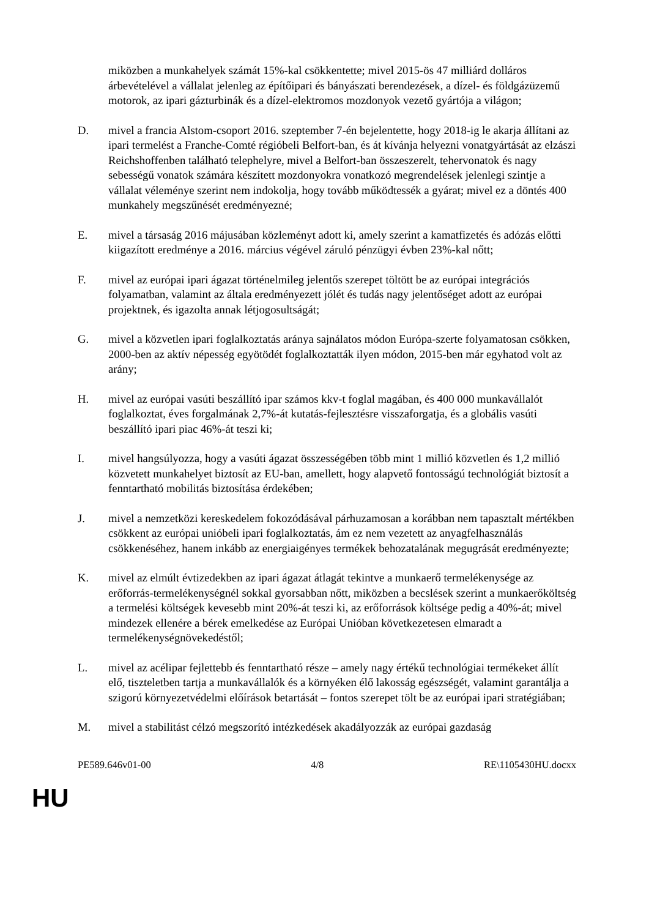miközben a munkahelyek számát 15%-kal csökkentette; mivel 2015-ös 47 milliárd dolláros árbevételével a vállalat jelenleg az építőipari és bányászati berendezések, a dízel- és földgázüzemű motorok, az ipari gázturbinák és a dízel-elektromos mozdonyok vezető gyártója a világon;
D. mivel a francia Alstom-csoport 2016. szeptember 7-én bejelentette, hogy 2018-ig le akarja állítani az ipari termelést a Franche-Comté régióbeli Belfort-ban, és át kívánja helyezni vonatgyártását az elzászi Reichshoffenben található telephelyre, mivel a Belfort-ban összeszerelt, tehervonatok és nagy sebességű vonatok számára készített mozdonyokra vonatkozó megrendelések jelenlegi szintje a vállalat véleménye szerint nem indokolja, hogy tovább működtessék a gyárat; mivel ez a döntés 400 munkahely megszűnését eredményezné;
E. mivel a társaság 2016 májusában közleményt adott ki, amely szerint a kamatfizetés és adózás előtti kiigazított eredménye a 2016. március végével záruló pénzügyi évben 23%-kal nőtt;
F. mivel az európai ipari ágazat történelmileg jelentős szerepet töltött be az európai integrációs folyamatban, valamint az általa eredményezett jólét és tudás nagy jelentőséget adott az európai projektnek, és igazolta annak létjogosultságát;
G. mivel a közvetlen ipari foglalkoztatás aránya sajnálatos módon Európa-szerte folyamatosan csökken, 2000-ben az aktív népesség egyötödét foglalkoztatták ilyen módon, 2015-ben már egyhatod volt az arány;
H. mivel az európai vasúti beszállító ipar számos kkv-t foglal magában, és 400 000 munkavállalót foglalkoztat, éves forgalmának 2,7%-át kutatás-fejlesztésre visszaforgatja, és a globális vasúti beszállító ipari piac 46%-át teszi ki;
I. mivel hangsúlyozza, hogy a vasúti ágazat összességében több mint 1 millió közvetlen és 1,2 millió közvetett munkahelyet biztosít az EU-ban, amellett, hogy alapvető fontosságú technológiát biztosít a fenntartható mobilitás biztosítása érdekében;
J. mivel a nemzetközi kereskedelem fokozódásával párhuzamosan a korábban nem tapasztalt mértékben csökkent az európai unióbeli ipari foglalkoztatás, ám ez nem vezetett az anyagfelhasználás csökkenéséhez, hanem inkább az energiaigényes termékek behozatalának megugrását eredményezte;
K. mivel az elmúlt évtizedekben az ipari ágazat átlagát tekintve a munkaerő termelékenysége az erőforrás-termelékenységnél sokkal gyorsabban nőtt, miközben a becslések szerint a munkaerőköltség a termelési költségek kevesebb mint 20%-át teszi ki, az erőforrások költsége pedig a 40%-át; mivel mindezek ellenére a bérek emelkedése az Európai Unióban következetesen elmaradt a termelékenységnövekedéstől;
L. mivel az acélipar fejlettebb és fenntartható része – amely nagy értékű technológiai termékeket állít elő, tiszteletben tartja a munkavállalók és a környéken élő lakosság egészségét, valamint garantálja a szigorú környezetvédelmi előírások betartását – fontos szerepet tölt be az európai ipari stratégiában;
M. mivel a stabilitást célzó megszorító intézkedések akadályozzák az európai gazdaság
PE589.646v01-00 4/8 RE\1105430HU.docxx
HU